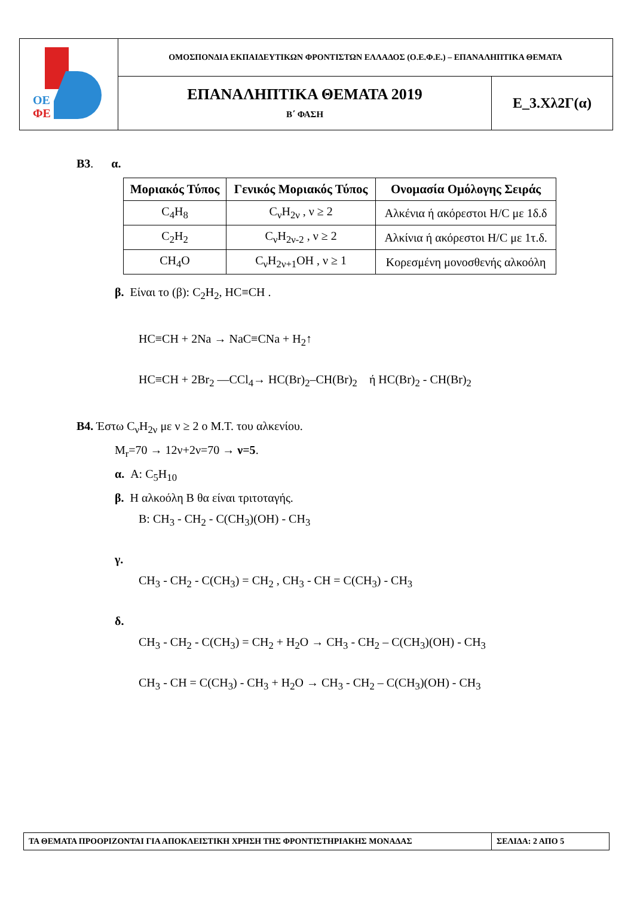| ΟΕ ΦΕ | ΟΜΟΣΠΟΝΔΙΑ ΕΚΠΑΙΔΕΥΤΙΚΩΝ ΦΡΟΝΤΙΣΤΩΝ ΕΛΛΑΔΟΣ (Ο.Ε.Φ.Ε.) – ΕΠΑΝΑΛΗΠΤΙΚΑ ΘΕΜΑΤΑ | |
| | ΕΠΑΝΑΛΗΠΤΙΚΑ ΘΕΜΑΤΑ 2019 Β΄ ΦΑΣΗ | Ε_3.Χλ2Γ(α) |
Β3. α.
| Μοριακός Τύπος | Γενικός Μοριακός Τύπος | Ονομασία Ομόλογης Σειράς |
| --- | --- | --- |
| C<sub>4</sub>H<sub>8</sub> | C<sub>ν</sub>H<sub>2ν</sub> , ν ≥ 2 | Αλκένια ή ακόρεστοι Η/C με 1δ.δ |
| C<sub>2</sub>H<sub>2</sub> | C<sub>ν</sub>H<sub>2ν-2</sub> , ν ≥ 2 | Αλκίνια ή ακόρεστοι Η/C με 1τ.δ. |
| CH<sub>4</sub>O | C<sub>ν</sub>H<sub>2ν+1</sub>OH , ν ≥ 1 | Κορεσμένη μονοσθενής αλκοόλη |
β. Είναι το (β): C<sub>2</sub>H<sub>2</sub>, HC≡CH .
HC≡CH + 2Na → NaC≡CNa + H<sub>2</sub>↑
HC≡CH + 2Br<sub>2</sub> —CCl<sub>4</sub>→ HC(Br)<sub>2</sub>–CH(Br)<sub>2</sub> ή HC(Br)<sub>2</sub> - CH(Br)<sub>2</sub>
Β4. Έστω C<sub>ν</sub>H<sub>2ν</sub> με ν ≥ 2 ο Μ.Τ. του αλκενίου.
M<sub>r</sub>=70 → 12ν+2ν=70 → ν=5.
α. A: C<sub>5</sub>H<sub>10</sub>
β. Η αλκοόλη Β θα είναι τριτοταγής.
Β: CH<sub>3</sub> - CH<sub>2</sub> - C(CH<sub>3</sub>)(OH) - CH<sub>3</sub>
γ.
CH<sub>3</sub> - CH<sub>2</sub> - C(CH<sub>3</sub>) = CH<sub>2</sub> , CH<sub>3</sub> - CH = C(CH<sub>3</sub>) - CH<sub>3</sub>
δ.
CH<sub>3</sub> - CH<sub>2</sub> - C(CH<sub>3</sub>) = CH<sub>2</sub> + H<sub>2</sub>O → CH<sub>3</sub> - CH<sub>2</sub> – C(CH<sub>3</sub>)(OH) - CH<sub>3</sub>
CH<sub>3</sub> - CH = C(CH<sub>3</sub>) - CH<sub>3</sub> + H<sub>2</sub>O → CH<sub>3</sub> - CH<sub>2</sub> – C(CH<sub>3</sub>)(OH) - CH<sub>3</sub>
| ΤΑ ΘΕΜΑΤΑ ΠΡΟΟΡΙΖΟΝΤΑΙ ΓΙΑ ΑΠΟΚΛΕΙΣΤΙΚΗ ΧΡΗΣΗ ΤΗΣ ΦΡΟΝΤΙΣΤΗΡΙΑΚΗΣ ΜΟΝΑΔΑΣ | ΣΕΛΙΔΑ: 2 ΑΠΟ 5 |